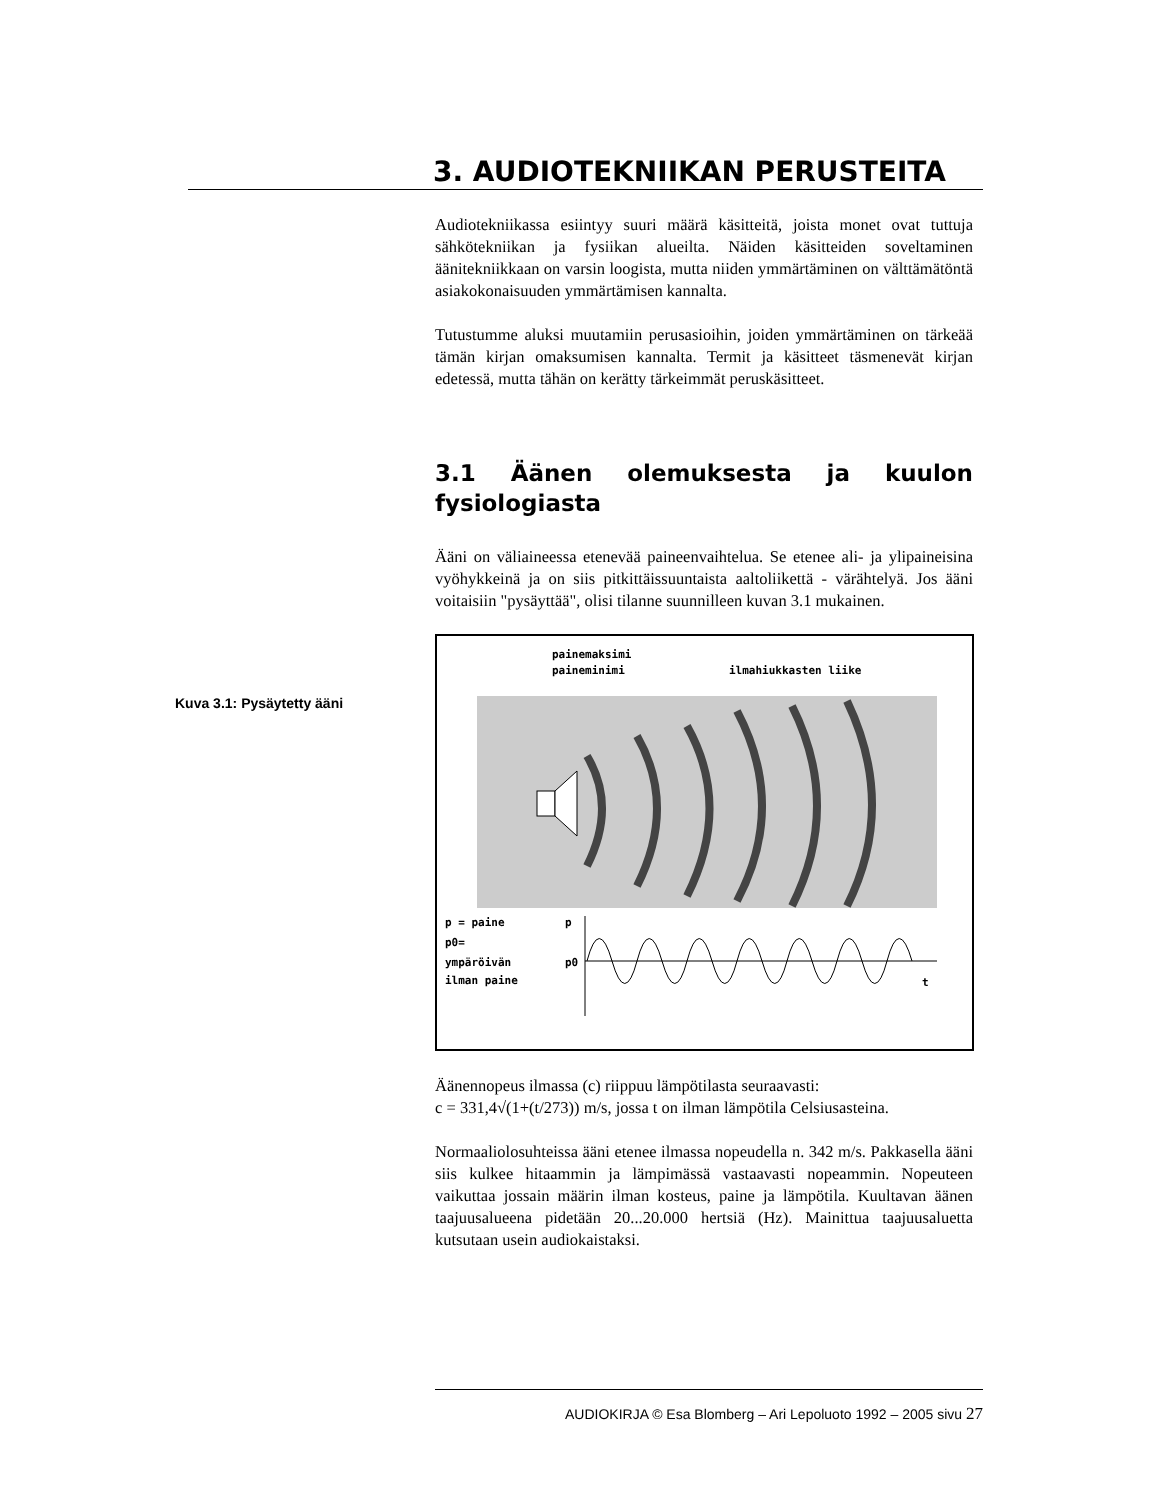3. AUDIOTEKNIIKAN PERUSTEITA
Kuva 3.1: Pysäytetty ääni
Audiotekniikassa esiintyy suuri määrä käsitteitä, joista monet ovat tuttuja sähkötekniikan ja fysiikan alueilta. Näiden käsitteiden soveltaminen äänitekniikkaan on varsin loogista, mutta niiden ymmärtäminen on välttämätöntä asiakokonaisuuden ymmärtämisen kannalta.
Tutustumme aluksi muutamiin perusasioihin, joiden ymmärtäminen on tärkeää tämän kirjan omaksumisen kannalta. Termit ja käsitteet täsmenevät kirjan edetessä, mutta tähän on kerätty tärkeimmät peruskäsitteet.
3.1 Äänen olemuksesta ja kuulon fysiologiasta
Ääni on väliaineessa etenevää paineenvaihtelua. Se etenee ali- ja ylipaineisina vyöhykkeinä ja on siis pitkittäissuuntaista aaltoliikettä - värähtelyä. Jos ääni voitaisiin "pysäyttää", olisi tilanne suunnilleen kuvan 3.1 mukainen.
painemaksimi
paineminimi
ilmahiukkasten liike
p = paine
p0=
ympäröivän
ilman paine
p
p0
t
Äänennopeus ilmassa (c) riippuu lämpötilasta seuraavasti:
c = 331,4√(1+(t/273)) m/s, jossa t on ilman lämpötila Celsiusasteina.
Normaaliolosuhteissa ääni etenee ilmassa nopeudella n. 342 m/s. Pakkasella ääni siis kulkee hitaammin ja lämpimässä vastaavasti nopeammin. Nopeuteen vaikuttaa jossain määrin ilman kosteus, paine ja lämpötila. Kuultavan äänen taajuusalueena pidetään 20...20.000 hertsiä (Hz). Mainittua taajuusaluetta kutsutaan usein audiokaistaksi.
AUDIOKIRJA © Esa Blomberg – Ari Lepoluoto 1992 – 2005 sivu 27